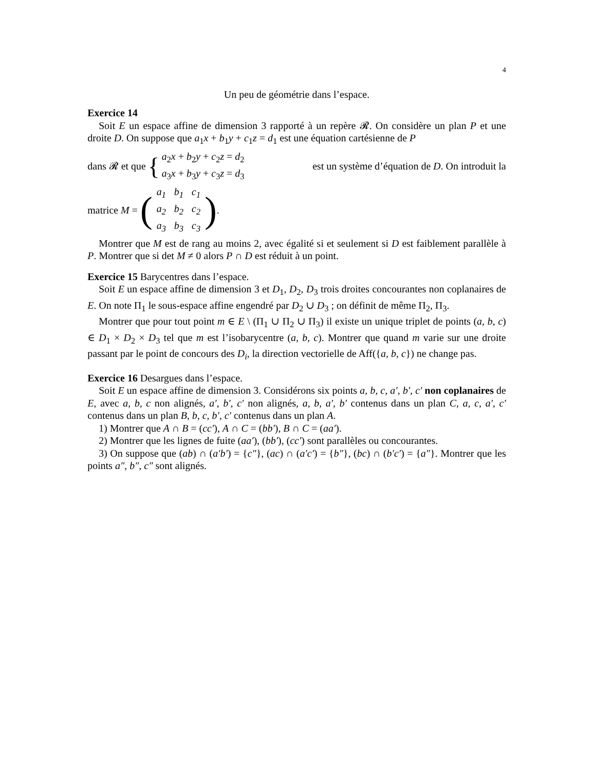4
Un peu de géométrie dans l’espace.
Exercice 14
Soit E un espace affine de dimension 3 rapporté à un repère 𝓡. On considère un plan P et une droite D. On suppose que a<sub>1</sub>x + b<sub>1</sub>y + c<sub>1</sub>z = d<sub>1</sub> est une équation cartésienne de P
dans 𝓡 et que { a<sub>2</sub>x + b<sub>2</sub>y + c<sub>2</sub>z = d<sub>2</sub>
a<sub>3</sub>x + b<sub>3</sub>y + c<sub>3</sub>z = d<sub>3</sub> est un système d’équation de D. On introduit la
matrice M = (
| a<sub>1</sub> | b<sub>1</sub> | c<sub>1</sub> |
| a<sub>2</sub> | b<sub>2</sub> | c<sub>2</sub> |
| a<sub>3</sub> | b<sub>3</sub> | c<sub>3</sub> |
).
Montrer que M est de rang au moins 2, avec égalité si et seulement si D est faiblement parallèle à P. Montrer que si det M ≠ 0 alors P ∩ D est réduit à un point.
Exercice 15 Barycentres dans l’espace.
Soit E un espace affine de dimension 3 et D<sub>1</sub>, D<sub>2</sub>, D<sub>3</sub> trois droites concourantes non coplanaires de E. On note Π<sub>1</sub> le sous-espace affine engendré par D<sub>2</sub> ∪ D<sub>3</sub> ; on définit de même Π<sub>2</sub>, Π<sub>3</sub>.
Montrer que pour tout point m ∈ E \ (Π<sub>1</sub> ∪ Π<sub>2</sub> ∪ Π<sub>3</sub>) il existe un unique triplet de points (a, b, c) ∈ D<sub>1</sub> × D<sub>2</sub> × D<sub>3</sub> tel que m est l’isobarycentre (a, b, c). Montrer que quand m varie sur une droite passant par le point de concours des D<sub>i</sub>, la direction vectorielle de Aff({a, b, c}) ne change pas.
Exercice 16 Desargues dans l’espace.
Soit E un espace affine de dimension 3. Considérons six points a, b, c, a′, b′, c′ non coplanaires de E, avec a, b, c non alignés, a′, b′, c′ non alignés, a, b, a′, b′ contenus dans un plan C, a, c, a′, c′ contenus dans un plan B, b, c, b′, c′ contenus dans un plan A.
1) Montrer que A ∩ B = (cc′), A ∩ C = (bb′), B ∩ C = (aa′).
2) Montrer que les lignes de fuite (aa′), (bb′), (cc′) sont parallèles ou concourantes.
3) On suppose que (ab) ∩ (a′b′) = {c″}, (ac) ∩ (a′c′) = {b″}, (bc) ∩ (b′c′) = {a″}. Montrer que les points a″, b″, c″ sont alignés.